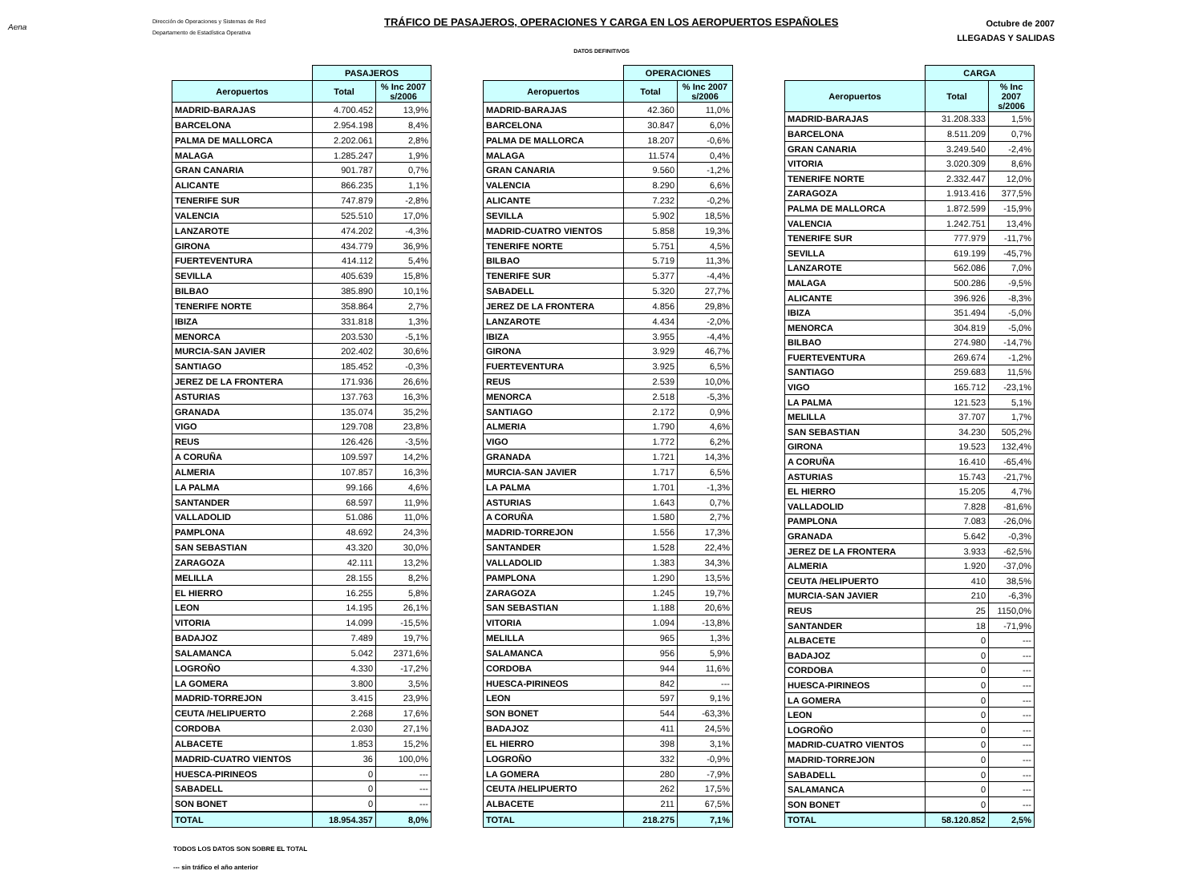Aena
Dirección de Operaciones y Sistemas de Red
Departamento de Estadística Operativa
TRÁFICO DE PASAJEROS, OPERACIONES Y CARGA EN LOS AEROPUERTOS ESPAÑOLES
Octubre de 2007
LLEGADAS Y SALIDAS
DATOS DEFINITIVOS
| | PASAJEROS | |
| --- | --- | --- |
| Aeropuertos | Total | % Inc 2007 s/2006 |
| MADRID-BARAJAS | 4.700.452 | 13,9% |
| BARCELONA | 2.954.198 | 8,4% |
| PALMA DE MALLORCA | 2.202.061 | 2,8% |
| MALAGA | 1.285.247 | 1,9% |
| GRAN CANARIA | 901.787 | 0,7% |
| ALICANTE | 866.235 | 1,1% |
| TENERIFE SUR | 747.879 | -2,8% |
| VALENCIA | 525.510 | 17,0% |
| LANZAROTE | 474.202 | -4,3% |
| GIRONA | 434.779 | 36,9% |
| FUERTEVENTURA | 414.112 | 5,4% |
| SEVILLA | 405.639 | 15,8% |
| BILBAO | 385.890 | 10,1% |
| TENERIFE NORTE | 358.864 | 2,7% |
| IBIZA | 331.818 | 1,3% |
| MENORCA | 203.530 | -5,1% |
| MURCIA-SAN JAVIER | 202.402 | 30,6% |
| SANTIAGO | 185.452 | -0,3% |
| JEREZ DE LA FRONTERA | 171.936 | 26,6% |
| ASTURIAS | 137.763 | 16,3% |
| GRANADA | 135.074 | 35,2% |
| VIGO | 129.708 | 23,8% |
| REUS | 126.426 | -3,5% |
| A CORUÑA | 109.597 | 14,2% |
| ALMERIA | 107.857 | 16,3% |
| LA PALMA | 99.166 | 4,6% |
| SANTANDER | 68.597 | 11,9% |
| VALLADOLID | 51.086 | 11,0% |
| PAMPLONA | 48.692 | 24,3% |
| SAN SEBASTIAN | 43.320 | 30,0% |
| ZARAGOZA | 42.111 | 13,2% |
| MELILLA | 28.155 | 8,2% |
| EL HIERRO | 16.255 | 5,8% |
| LEON | 14.195 | 26,1% |
| VITORIA | 14.099 | -15,5% |
| BADAJOZ | 7.489 | 19,7% |
| SALAMANCA | 5.042 | 2371,6% |
| LOGROÑO | 4.330 | -17,2% |
| LA GOMERA | 3.800 | 3,5% |
| MADRID-TORREJON | 3.415 | 23,9% |
| CEUTA /HELIPUERTO | 2.268 | 17,6% |
| CORDOBA | 2.030 | 27,1% |
| ALBACETE | 1.853 | 15,2% |
| MADRID-CUATRO VIENTOS | 36 | 100,0% |
| HUESCA-PIRINEOS | 0 | --- |
| SABADELL | 0 | --- |
| SON BONET | 0 | --- |
| TOTAL | 18.954.357 | 8,0% |
| | OPERACIONES | |
| --- | --- | --- |
| Aeropuertos | Total | % Inc 2007 s/2006 |
| MADRID-BARAJAS | 42.360 | 11,0% |
| BARCELONA | 30.847 | 6,0% |
| PALMA DE MALLORCA | 18.207 | -0,6% |
| MALAGA | 11.574 | 0,4% |
| GRAN CANARIA | 9.560 | -1,2% |
| VALENCIA | 8.290 | 6,6% |
| ALICANTE | 7.232 | -0,2% |
| SEVILLA | 5.902 | 18,5% |
| MADRID-CUATRO VIENTOS | 5.858 | 19,3% |
| TENERIFE NORTE | 5.751 | 4,5% |
| BILBAO | 5.719 | 11,3% |
| TENERIFE SUR | 5.377 | -4,4% |
| SABADELL | 5.320 | 27,7% |
| JEREZ DE LA FRONTERA | 4.856 | 29,8% |
| LANZAROTE | 4.434 | -2,0% |
| IBIZA | 3.955 | -4,4% |
| GIRONA | 3.929 | 46,7% |
| FUERTEVENTURA | 3.925 | 6,5% |
| REUS | 2.539 | 10,0% |
| MENORCA | 2.518 | -5,3% |
| SANTIAGO | 2.172 | 0,9% |
| ALMERIA | 1.790 | 4,6% |
| VIGO | 1.772 | 6,2% |
| GRANADA | 1.721 | 14,3% |
| MURCIA-SAN JAVIER | 1.717 | 6,5% |
| LA PALMA | 1.701 | -1,3% |
| ASTURIAS | 1.643 | 0,7% |
| A CORUÑA | 1.580 | 2,7% |
| MADRID-TORREJON | 1.556 | 17,3% |
| SANTANDER | 1.528 | 22,4% |
| VALLADOLID | 1.383 | 34,3% |
| PAMPLONA | 1.290 | 13,5% |
| ZARAGOZA | 1.245 | 19,7% |
| SAN SEBASTIAN | 1.188 | 20,6% |
| VITORIA | 1.094 | -13,8% |
| MELILLA | 965 | 1,3% |
| SALAMANCA | 956 | 5,9% |
| CORDOBA | 944 | 11,6% |
| HUESCA-PIRINEOS | 842 | --- |
| LEON | 597 | 9,1% |
| SON BONET | 544 | -63,3% |
| BADAJOZ | 411 | 24,5% |
| EL HIERRO | 398 | 3,1% |
| LOGROÑO | 332 | -0,9% |
| LA GOMERA | 280 | -7,9% |
| CEUTA /HELIPUERTO | 262 | 17,5% |
| ALBACETE | 211 | 67,5% |
| TOTAL | 218.275 | 7,1% |
| | CARGA | |
| --- | --- | --- |
| Aeropuertos | Total | % Inc 2007 s/2006 |
| MADRID-BARAJAS | 31.208.333 | 1,5% |
| BARCELONA | 8.511.209 | 0,7% |
| GRAN CANARIA | 3.249.540 | -2,4% |
| VITORIA | 3.020.309 | 8,6% |
| TENERIFE NORTE | 2.332.447 | 12,0% |
| ZARAGOZA | 1.913.416 | 377,5% |
| PALMA DE MALLORCA | 1.872.599 | -15,9% |
| VALENCIA | 1.242.751 | 13,4% |
| TENERIFE SUR | 777.979 | -11,7% |
| SEVILLA | 619.199 | -45,7% |
| LANZAROTE | 562.086 | 7,0% |
| MALAGA | 500.286 | -9,5% |
| ALICANTE | 396.926 | -8,3% |
| IBIZA | 351.494 | -5,0% |
| MENORCA | 304.819 | -5,0% |
| BILBAO | 274.980 | -14,7% |
| FUERTEVENTURA | 269.674 | -1,2% |
| SANTIAGO | 259.683 | 11,5% |
| VIGO | 165.712 | -23,1% |
| LA PALMA | 121.523 | 5,1% |
| MELILLA | 37.707 | 1,7% |
| SAN SEBASTIAN | 34.230 | 505,2% |
| GIRONA | 19.523 | 132,4% |
| A CORUÑA | 16.410 | -65,4% |
| ASTURIAS | 15.743 | -21,7% |
| EL HIERRO | 15.205 | 4,7% |
| VALLADOLID | 7.828 | -81,6% |
| PAMPLONA | 7.083 | -26,0% |
| GRANADA | 5.642 | -0,3% |
| JEREZ DE LA FRONTERA | 3.933 | -62,5% |
| ALMERIA | 1.920 | -37,0% |
| CEUTA /HELIPUERTO | 410 | 38,5% |
| MURCIA-SAN JAVIER | 210 | -6,3% |
| REUS | 25 | 1150,0% |
| SANTANDER | 18 | -71,9% |
| ALBACETE | 0 | --- |
| BADAJOZ | 0 | --- |
| CORDOBA | 0 | --- |
| HUESCA-PIRINEOS | 0 | --- |
| LA GOMERA | 0 | --- |
| LEON | 0 | --- |
| LOGROÑO | 0 | --- |
| MADRID-CUATRO VIENTOS | 0 | --- |
| MADRID-TORREJON | 0 | --- |
| SABADELL | 0 | --- |
| SALAMANCA | 0 | --- |
| SON BONET | 0 | --- |
| TOTAL | 58.120.852 | 2,5% |
TODOS LOS DATOS SON SOBRE EL TOTAL
--- sin tráfico el año anterior